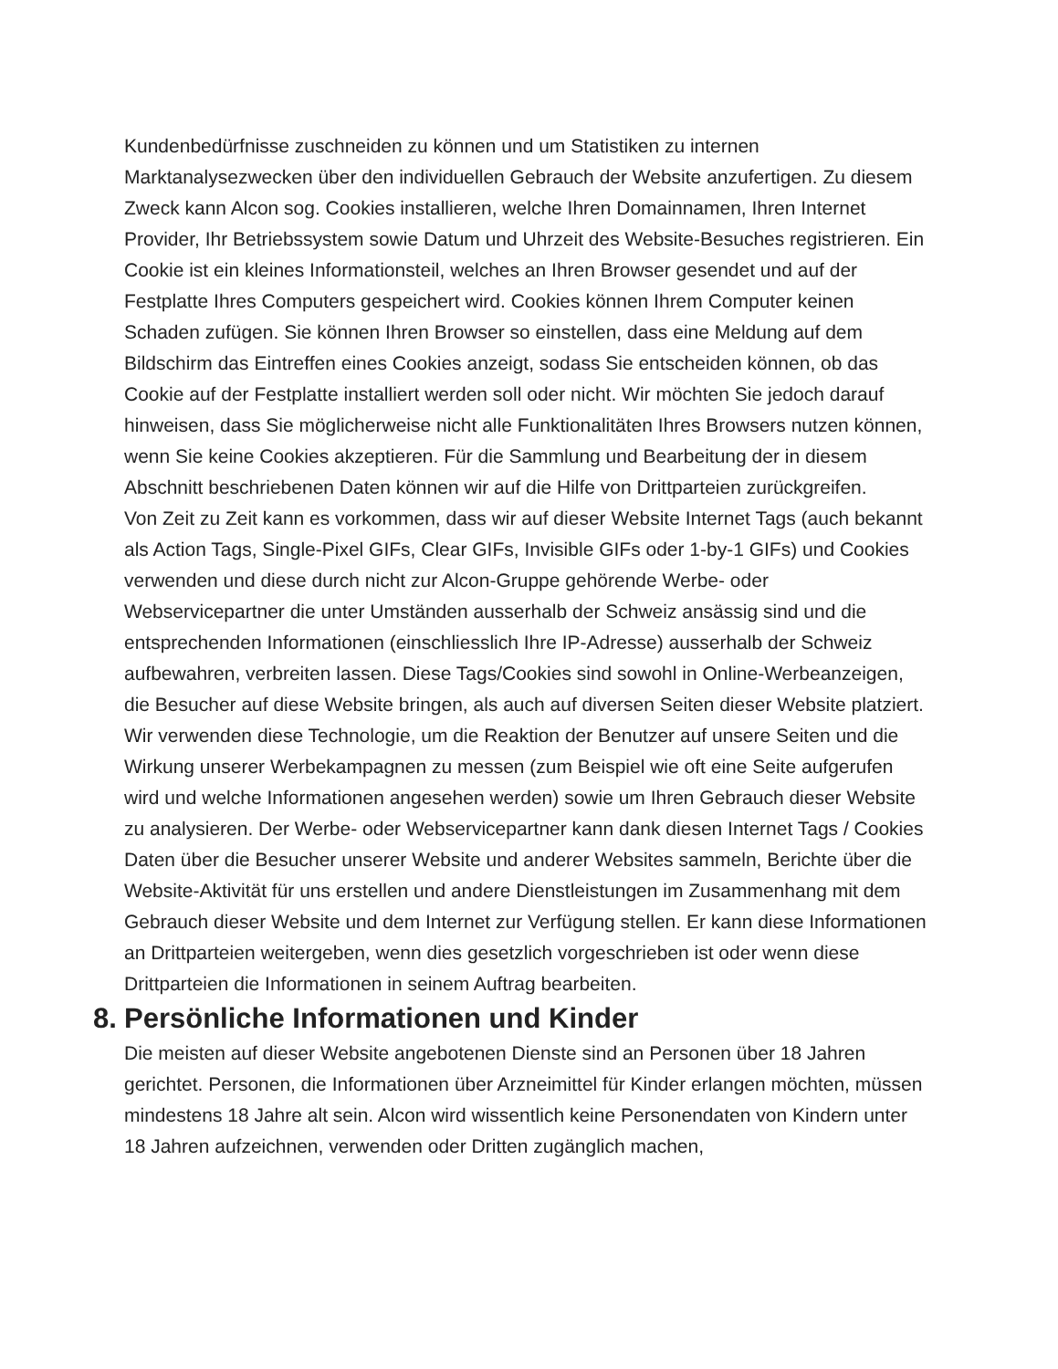Kundenbedürfnisse zuschneiden zu können und um Statistiken zu internen Marktanalysezwecken über den individuellen Gebrauch der Website anzufertigen. Zu diesem Zweck kann Alcon sog. Cookies installieren, welche Ihren Domainnamen, Ihren Internet Provider, Ihr Betriebssystem sowie Datum und Uhrzeit des Website-Besuches registrieren. Ein Cookie ist ein kleines Informationsteil, welches an Ihren Browser gesendet und auf der Festplatte Ihres Computers gespeichert wird. Cookies können Ihrem Computer keinen Schaden zufügen. Sie können Ihren Browser so einstellen, dass eine Meldung auf dem Bildschirm das Eintreffen eines Cookies anzeigt, sodass Sie entscheiden können, ob das Cookie auf der Festplatte installiert werden soll oder nicht. Wir möchten Sie jedoch darauf hinweisen, dass Sie möglicherweise nicht alle Funktionalitäten Ihres Browsers nutzen können, wenn Sie keine Cookies akzeptieren. Für die Sammlung und Bearbeitung der in diesem Abschnitt beschriebenen Daten können wir auf die Hilfe von Drittparteien zurückgreifen.
Von Zeit zu Zeit kann es vorkommen, dass wir auf dieser Website Internet Tags (auch bekannt als Action Tags, Single-Pixel GIFs, Clear GIFs, Invisible GIFs oder 1-by-1 GIFs) und Cookies verwenden und diese durch nicht zur Alcon-Gruppe gehörende Werbe- oder Webservicepartner die unter Umständen ausserhalb der Schweiz ansässig sind und die entsprechenden Informationen (einschliesslich Ihre IP-Adresse) ausserhalb der Schweiz aufbewahren, verbreiten lassen. Diese Tags/Cookies sind sowohl in Online-Werbeanzeigen, die Besucher auf diese Website bringen, als auch auf diversen Seiten dieser Website platziert. Wir verwenden diese Technologie, um die Reaktion der Benutzer auf unsere Seiten und die Wirkung unserer Werbekampagnen zu messen (zum Beispiel wie oft eine Seite aufgerufen wird und welche Informationen angesehen werden) sowie um Ihren Gebrauch dieser Website zu analysieren. Der Werbe- oder Webservicepartner kann dank diesen Internet Tags / Cookies Daten über die Besucher unserer Website und anderer Websites sammeln, Berichte über die Website-Aktivität für uns erstellen und andere Dienstleistungen im Zusammenhang mit dem Gebrauch dieser Website und dem Internet zur Verfügung stellen. Er kann diese Informationen an Drittparteien weitergeben, wenn dies gesetzlich vorgeschrieben ist oder wenn diese Drittparteien die Informationen in seinem Auftrag bearbeiten.
8. Persönliche Informationen und Kinder
Die meisten auf dieser Website angebotenen Dienste sind an Personen über 18 Jahren gerichtet. Personen, die Informationen über Arzneimittel für Kinder erlangen möchten, müssen mindestens 18 Jahre alt sein. Alcon wird wissentlich keine Personendaten von Kindern unter 18 Jahren aufzeichnen, verwenden oder Dritten zugänglich machen,